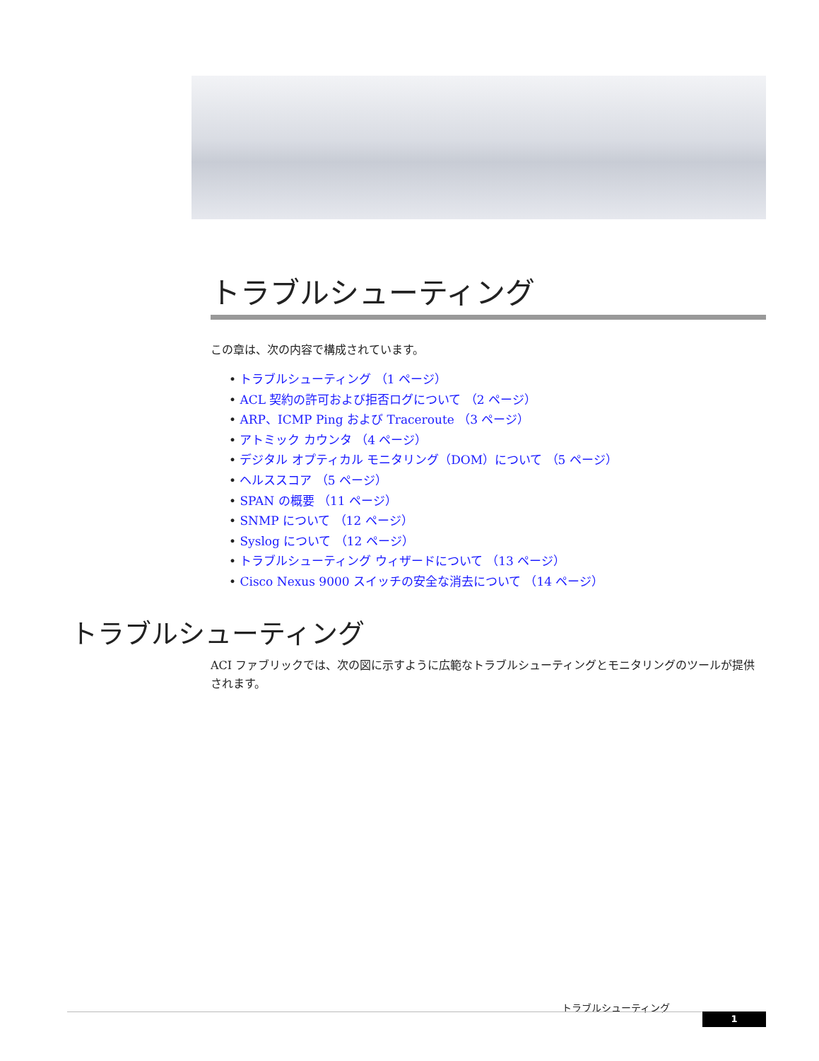トラブルシューティング
この章は、次の内容で構成されています。
• トラブルシューティング （1 ページ）
• ACL 契約の許可および拒否ログについて （2 ページ）
• ARP、ICMP Ping および Traceroute （3 ページ）
• アトミック カウンタ （4 ページ）
• デジタル オプティカル モニタリング（DOM）について （5 ページ）
• ヘルススコア （5 ページ）
• SPAN の概要 （11 ページ）
• SNMP について （12 ページ）
• Syslog について （12 ページ）
• トラブルシューティング ウィザードについて （13 ページ）
• Cisco Nexus 9000 スイッチの安全な消去について （14 ページ）
トラブルシューティング
ACI ファブリックでは、次の図に示すように広範なトラブルシューティングとモニタリングのツールが提供されます。
トラブルシューティング
1